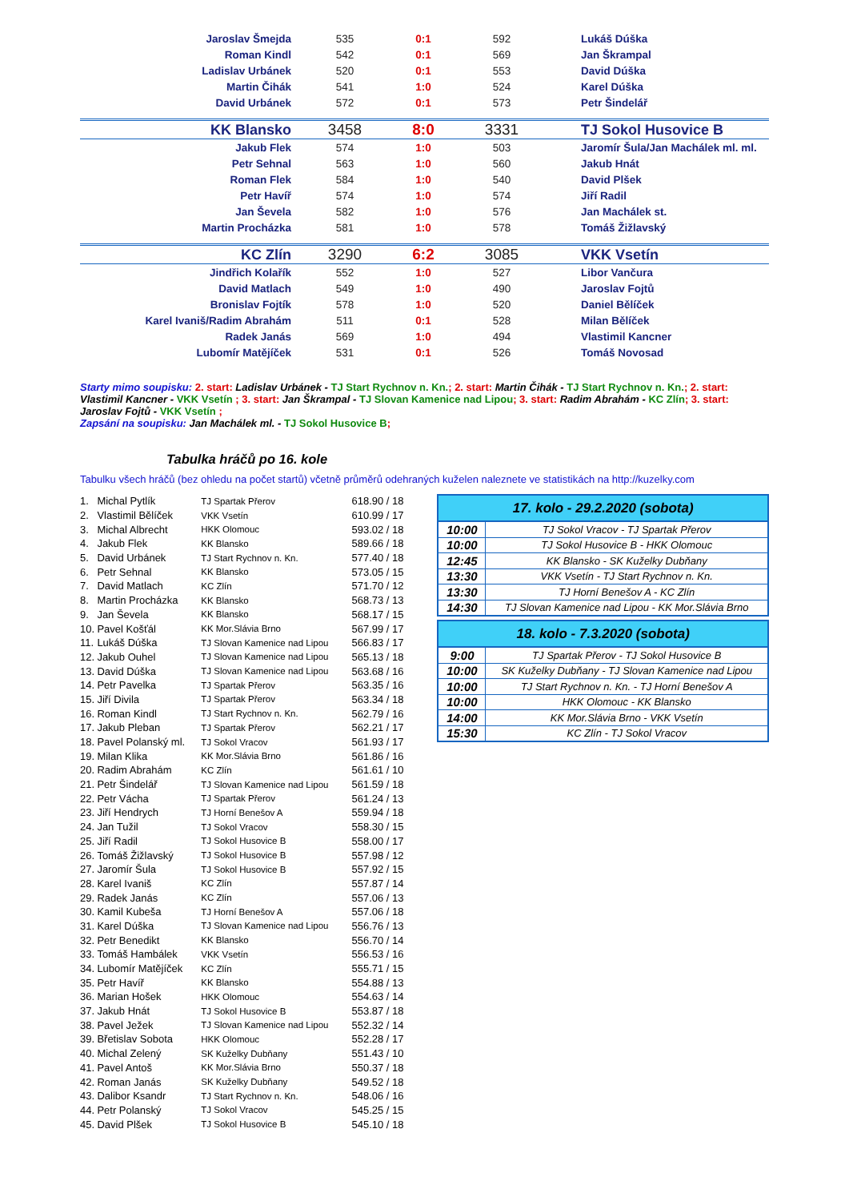| Jaroslav Šmejda | 535 | 0:1 | 592 | Lukáš Dúška |
| Roman Kindl | 542 | 0:1 | 569 | Jan Škrampal |
| Ladislav Urbánek | 520 | 0:1 | 553 | David Dúška |
| Martin Čihák | 541 | 1:0 | 524 | Karel Dúška |
| David Urbánek | 572 | 0:1 | 573 | Petr Šindelář |
| KK Blansko | 3458 | 8:0 | 3331 | TJ Sokol Husovice B |
| Jakub Flek | 574 | 1:0 | 503 | Jaromír Šula/Jan Machálek ml. ml. |
| Petr Sehnal | 563 | 1:0 | 560 | Jakub Hnát |
| Roman Flek | 584 | 1:0 | 540 | David Plšek |
| Petr Havíř | 574 | 1:0 | 574 | Jiří Radil |
| Jan Ševela | 582 | 1:0 | 576 | Jan Machálek st. |
| Martin Procházka | 581 | 1:0 | 578 | Tomáš Žižlavský |
| KC Zlín | 3290 | 6:2 | 3085 | VKK Vsetín |
| Jindřich Kolařík | 552 | 1:0 | 527 | Libor Vančura |
| David Matlach | 549 | 1:0 | 490 | Jaroslav Fojtů |
| Bronislav Fojtík | 578 | 1:0 | 520 | Daniel Bělíček |
| Karel Ivaniš/Radim Abrahám | 511 | 0:1 | 528 | Milan Bělíček |
| Radek Janás | 569 | 1:0 | 494 | Vlastimil Kancner |
| Lubomír Matějíček | 531 | 0:1 | 526 | Tomáš Novosad |
Starty mimo soupisku: 2. start: Ladislav Urbánek - TJ Start Rychnov n. Kn.; 2. start: Martin Čihák - TJ Start Rychnov n. Kn.; 2. start: Vlastimil Kancner - VKK Vsetín ; 3. start: Jan Škrampal - TJ Slovan Kamenice nad Lipou; 3. start: Radim Abrahám - KC Zlín; 3. start: Jaroslav Fojtů - VKK Vsetín ;
Zapsání na soupisku: Jan Machálek ml. - TJ Sokol Husovice B;
Tabulka hráčů po 16. kole
Tabulku všech hráčů (bez ohledu na počet startů) včetně průměrů odehraných kuželen naleznete ve statistikách na http://kuzelky.com
| 1. | Michal Pytlík | TJ Spartak Přerov | 618.90 / 18 |
| 2. | Vlastimil Bělíček | VKK Vsetín | 610.99 / 17 |
| 3. | Michal Albrecht | HKK Olomouc | 593.02 / 18 |
| 4. | Jakub Flek | KK Blansko | 589.66 / 18 |
| 5. | David Urbánek | TJ Start Rychnov n. Kn. | 577.40 / 18 |
| 6. | Petr Sehnal | KK Blansko | 573.05 / 15 |
| 7. | David Matlach | KC Zlín | 571.70 / 12 |
| 8. | Martin Procházka | KK Blansko | 568.73 / 13 |
| 9. | Jan Ševela | KK Blansko | 568.17 / 15 |
| 10. | Pavel Košťál | KK Mor.Slávia Brno | 567.99 / 17 |
| 11. | Lukáš Dúška | TJ Slovan Kamenice nad Lipou | 566.83 / 17 |
| 12. | Jakub Ouhel | TJ Slovan Kamenice nad Lipou | 565.13 / 18 |
| 13. | David Dúška | TJ Slovan Kamenice nad Lipou | 563.68 / 16 |
| 14. | Petr Pavelka | TJ Spartak Přerov | 563.35 / 16 |
| 15. | Jiří Divila | TJ Spartak Přerov | 563.34 / 18 |
| 16. | Roman Kindl | TJ Start Rychnov n. Kn. | 562.79 / 16 |
| 17. | Jakub Pleban | TJ Spartak Přerov | 562.21 / 17 |
| 18. | Pavel Polanský ml. | TJ Sokol Vracov | 561.93 / 17 |
| 19. | Milan Klika | KK Mor.Slávia Brno | 561.86 / 16 |
| 20. | Radim Abrahám | KC Zlín | 561.61 / 10 |
| 21. | Petr Šindelář | TJ Slovan Kamenice nad Lipou | 561.59 / 18 |
| 22. | Petr Vácha | TJ Spartak Přerov | 561.24 / 13 |
| 23. | Jiří Hendrych | TJ Horní Benešov A | 559.94 / 18 |
| 24. | Jan Tužil | TJ Sokol Vracov | 558.30 / 15 |
| 25. | Jiří Radil | TJ Sokol Husovice B | 558.00 / 17 |
| 26. | Tomáš Žižlavský | TJ Sokol Husovice B | 557.98 / 12 |
| 27. | Jaromír Šula | TJ Sokol Husovice B | 557.92 / 15 |
| 28. | Karel Ivaniš | KC Zlín | 557.87 / 14 |
| 29. | Radek Janás | KC Zlín | 557.06 / 13 |
| 30. | Kamil Kubeša | TJ Horní Benešov A | 557.06 / 18 |
| 31. | Karel Dúška | TJ Slovan Kamenice nad Lipou | 556.76 / 13 |
| 32. | Petr Benedikt | KK Blansko | 556.70 / 14 |
| 33. | Tomáš Hambálek | VKK Vsetín | 556.53 / 16 |
| 34. | Lubomír Matějíček | KC Zlín | 555.71 / 15 |
| 35. | Petr Havíř | KK Blansko | 554.88 / 13 |
| 36. | Marian Hošek | HKK Olomouc | 554.63 / 14 |
| 37. | Jakub Hnát | TJ Sokol Husovice B | 553.87 / 18 |
| 38. | Pavel Ježek | TJ Slovan Kamenice nad Lipou | 552.32 / 14 |
| 39. | Břetislav Sobota | HKK Olomouc | 552.28 / 17 |
| 40. | Michal Zelený | SK Kuželky Dubňany | 551.43 / 10 |
| 41. | Pavel Antoš | KK Mor.Slávia Brno | 550.37 / 18 |
| 42. | Roman Janás | SK Kuželky Dubňany | 549.52 / 18 |
| 43. | Dalibor Ksandr | TJ Start Rychnov n. Kn. | 548.06 / 16 |
| 44. | Petr Polanský | TJ Sokol Vracov | 545.25 / 15 |
| 45. | David Plšek | TJ Sokol Husovice B | 545.10 / 18 |
| 17. kolo - 29.2.2020 (sobota) | |
| --- | --- |
| 10:00 | TJ Sokol Vracov - TJ Spartak Přerov |
| 10:00 | TJ Sokol Husovice B - HKK Olomouc |
| 12:45 | KK Blansko - SK Kuželky Dubňany |
| 13:30 | VKK Vsetín - TJ Start Rychnov n. Kn. |
| 13:30 | TJ Horní Benešov A - KC Zlín |
| 14:30 | TJ Slovan Kamenice nad Lipou - KK Mor.Slávia Brno |
| 18. kolo - 7.3.2020 (sobota) | |
| --- | --- |
| 9:00 | TJ Spartak Přerov - TJ Sokol Husovice B |
| 10:00 | SK Kuželky Dubňany - TJ Slovan Kamenice nad Lipou |
| 10:00 | TJ Start Rychnov n. Kn. - TJ Horní Benešov A |
| 10:00 | HKK Olomouc - KK Blansko |
| 14:00 | KK Mor.Slávia Brno - VKK Vsetín |
| 15:30 | KC Zlín - TJ Sokol Vracov |